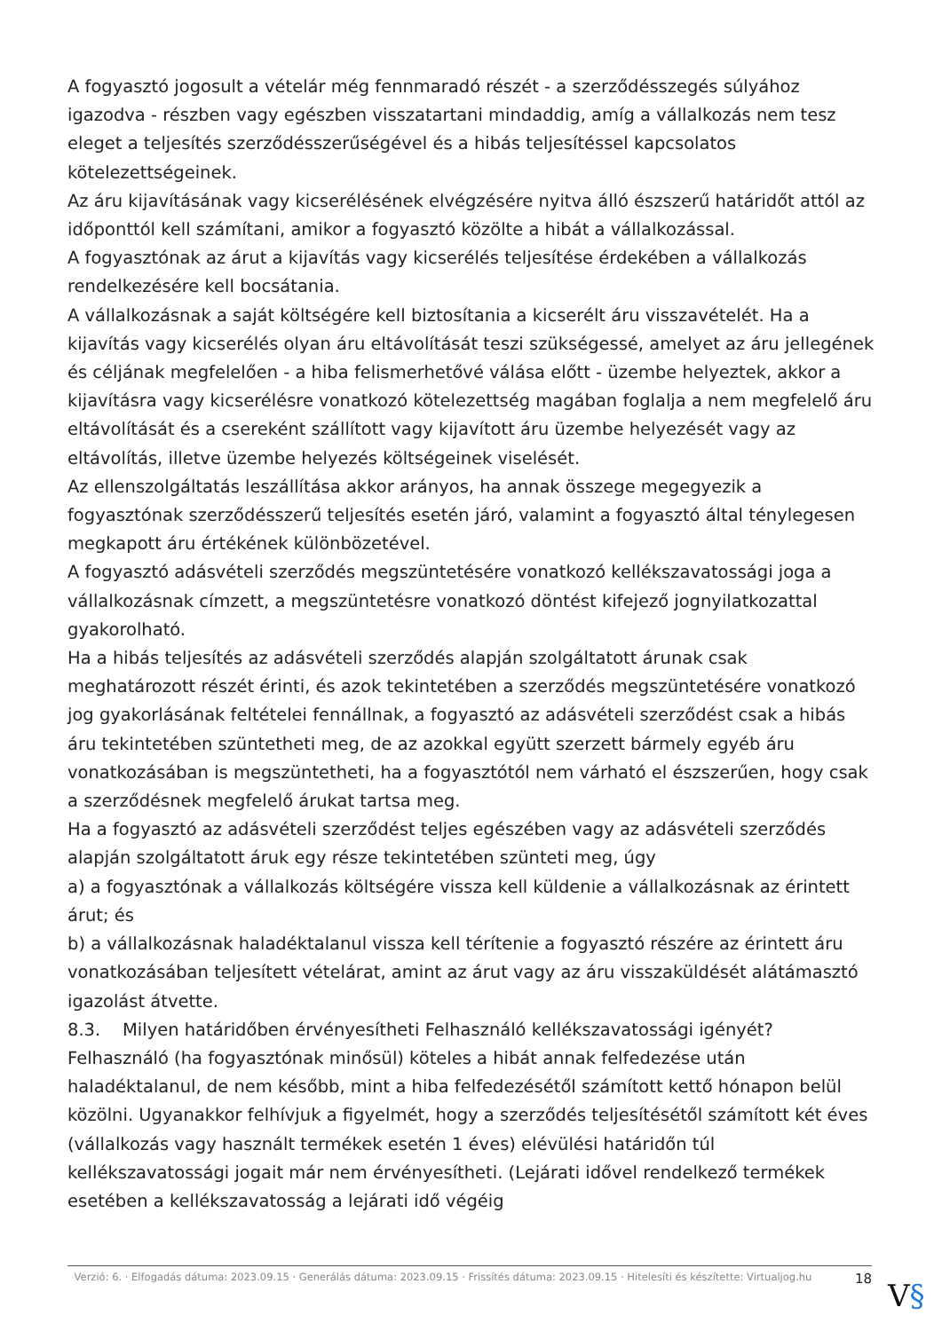A fogyasztó jogosult a vételár még fennmaradó részét - a szerződésszegés súlyához igazodva - részben vagy egészben visszatartani mindaddig, amíg a vállalkozás nem tesz eleget a teljesítés szerződésszerűségével és a hibás teljesítéssel kapcsolatos kötelezettségeinek.
Az áru kijavításának vagy kicserélésének elvégzésére nyitva álló észszerű határidőt attól az időponttól kell számítani, amikor a fogyasztó közölte a hibát a vállalkozással.
A fogyasztónak az árut a kijavítás vagy kicserélés teljesítése érdekében a vállalkozás rendelkezésére kell bocsátania.
A vállalkozásnak a saját költségére kell biztosítania a kicserélt áru visszavételét. Ha a kijavítás vagy kicserélés olyan áru eltávolítását teszi szükségessé, amelyet az áru jellegének és céljának megfelelően - a hiba felismerhetővé válása előtt - üzembe helyeztek, akkor a kijavításra vagy kicserélésre vonatkozó kötelezettség magában foglalja a nem megfelelő áru eltávolítását és a csereként szállított vagy kijavított áru üzembe helyezését vagy az eltávolítás, illetve üzembe helyezés költségeinek viselését.
Az ellenszolgáltatás leszállítása akkor arányos, ha annak összege megegyezik a fogyasztónak szerződésszerű teljesítés esetén járó, valamint a fogyasztó által ténylegesen megkapott áru értékének különbözetével.
A fogyasztó adásvételi szerződés megszüntetésére vonatkozó kellékszavatossági joga a vállalkozásnak címzett, a megszüntetésre vonatkozó döntést kifejező jognyilatkozattal gyakorolható.
Ha a hibás teljesítés az adásvételi szerződés alapján szolgáltatott árunak csak meghatározott részét érinti, és azok tekintetében a szerződés megszüntetésére vonatkozó jog gyakorlásának feltételei fennállnak, a fogyasztó az adásvételi szerződést csak a hibás áru tekintetében szüntetheti meg, de az azokkal együtt szerzett bármely egyéb áru vonatkozásában is megszüntetheti, ha a fogyasztótól nem várható el észszerűen, hogy csak a szerződésnek megfelelő árukat tartsa meg.
Ha a fogyasztó az adásvételi szerződést teljes egészében vagy az adásvételi szerződés alapján szolgáltatott áruk egy része tekintetében szünteti meg, úgy
a) a fogyasztónak a vállalkozás költségére vissza kell küldenie a vállalkozásnak az érintett árut; és
b) a vállalkozásnak haladéktalanul vissza kell térítenie a fogyasztó részére az érintett áru vonatkozásában teljesített vételárat, amint az árut vagy az áru visszaküldését alátámasztó igazolást átvette.
8.3. Milyen határidőben érvényesítheti Felhasználó kellékszavatossági igényét?
Felhasználó (ha fogyasztónak minősül) köteles a hibát annak felfedezése után haladéktalanul, de nem később, mint a hiba felfedezésétől számított kettő hónapon belül közölni. Ugyanakkor felhívjuk a figyelmét, hogy a szerződés teljesítésétől számított két éves (vállalkozás vagy használt termékek esetén 1 éves) elévülési határidőn túl kellékszavatossági jogait már nem érvényesítheti. (Lejárati idővel rendelkező termékek esetében a kellékszavatosság a lejárati idő végéig
Verzió: 6. · Elfogadás dátuma: 2023.09.15 · Generálás dátuma: 2023.09.15 · Frissítés dátuma: 2023.09.15 · Hitelesíti és készítette: Virtualjog.hu
18
V§